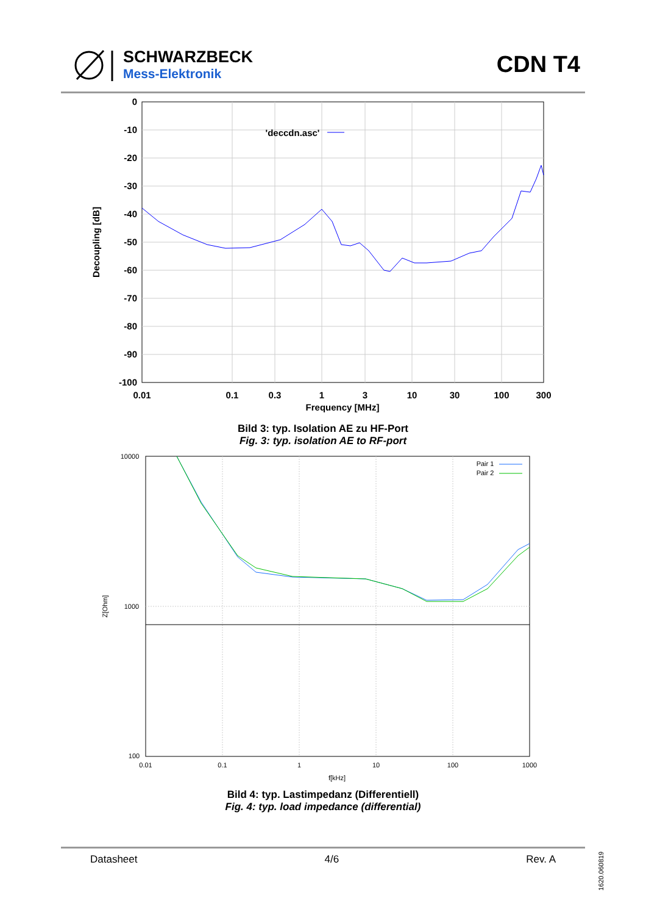SCHWARZBECK
Mess-Elektronik
CDN T4
0
-10
-20
-30
-40
-50
-60
-70
-80
-90
-100
0.01
0.1
0.3
1
3
10
30
100
300
Frequency [MHz]
'deccdn.asc'
Decoupling [dB]
Bild 3: typ. Isolation AE zu HF-Port
Fig. 3: typ. isolation AE to RF-port
10000
1000
100
0.01
0.1
1
10
100
1000
f[kHz]
Pair 1
Pair 2
Z[Ohm]
Bild 4: typ. Lastimpedanz (Differentiell)
Fig. 4: typ. load impedance (differential)
Datasheet 4/6 Rev. A
1620.060819